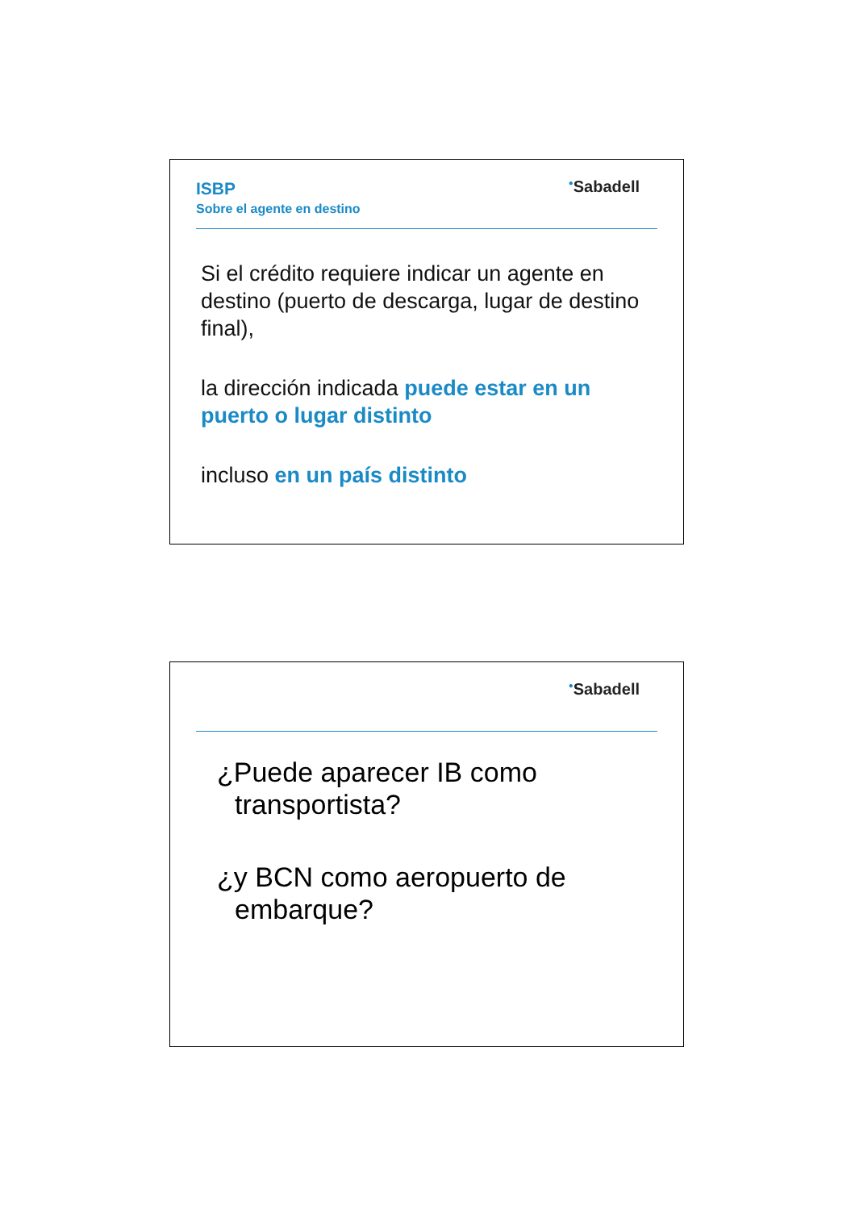ISBP
Sobre el agente en destino
<sup>●</sup>Sabadell
Si el crédito requiere indicar un agente en destino (puerto de descarga, lugar de destino final),
la dirección indicada puede estar en un puerto o lugar distinto
incluso en un país distinto
<sup>●</sup>Sabadell
¿Puede aparecer IB como transportista?
¿y BCN como aeropuerto de embarque?